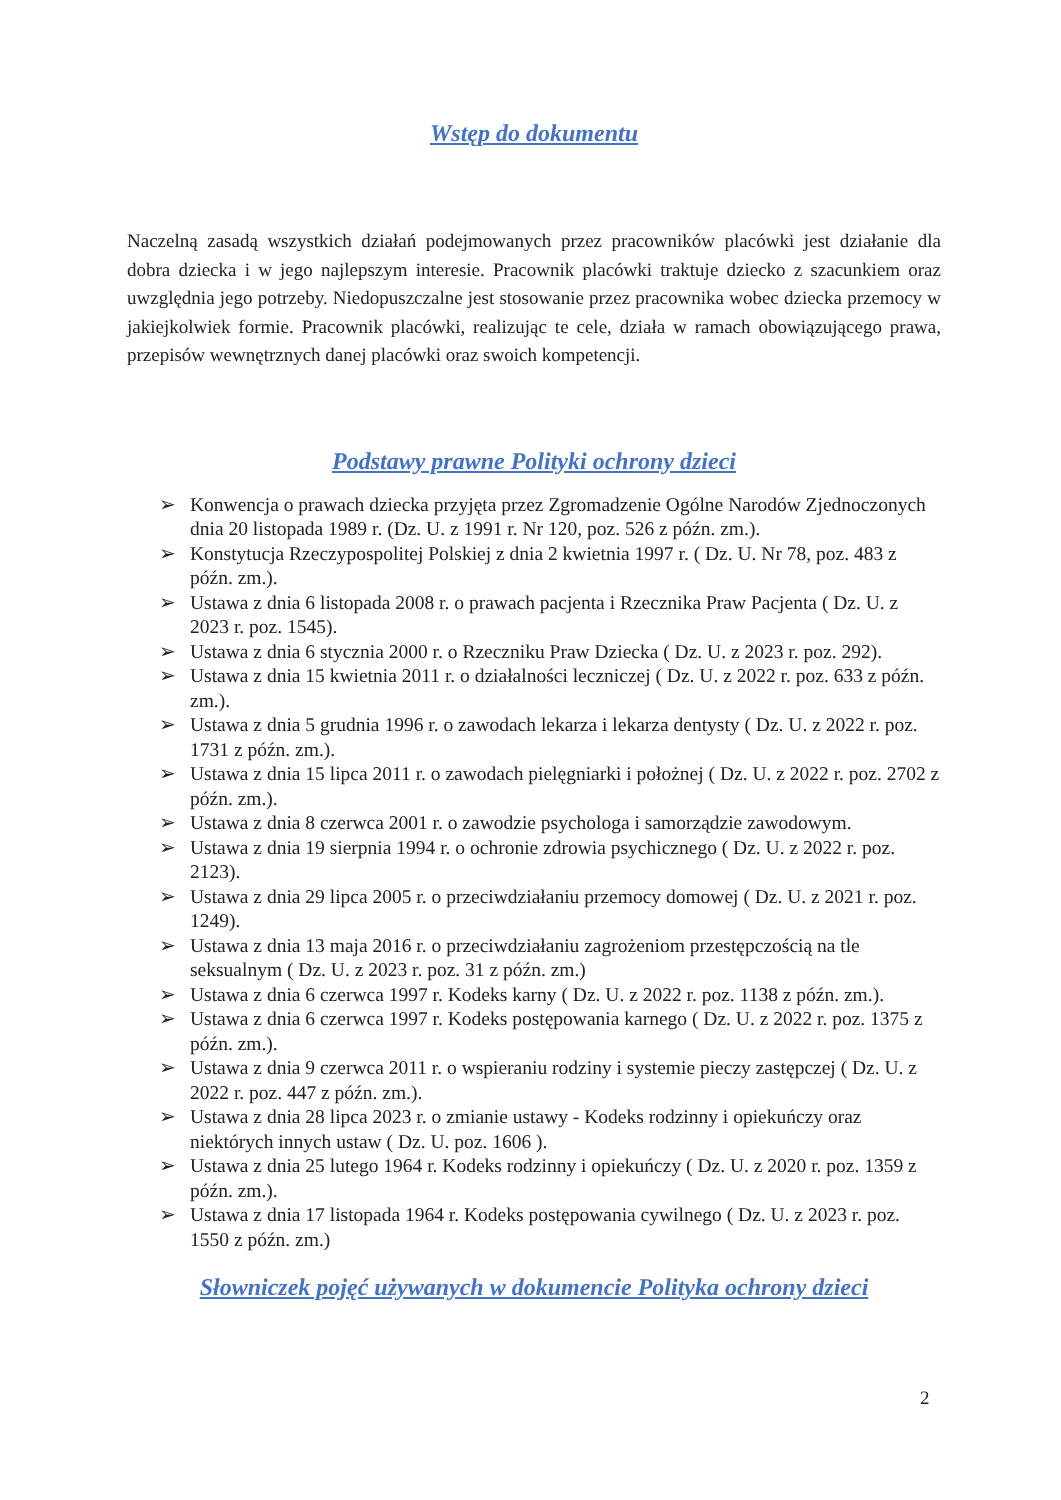Wstęp do dokumentu
Naczelną zasadą wszystkich działań podejmowanych przez pracowników placówki jest działanie dla dobra dziecka i w jego najlepszym interesie. Pracownik placówki traktuje dziecko z szacunkiem oraz uwzględnia jego potrzeby. Niedopuszczalne jest stosowanie przez pracownika wobec dziecka przemocy w jakiejkolwiek formie. Pracownik placówki, realizując te cele, działa w ramach obowiązującego prawa, przepisów wewnętrznych danej placówki oraz swoich kompetencji.
Podstawy prawne Polityki ochrony dzieci
➢ Konwencja o prawach dziecka przyjęta przez Zgromadzenie Ogólne Narodów Zjednoczonych dnia 20 listopada 1989 r. (Dz. U. z 1991 r. Nr 120, poz. 526 z późn. zm.).
➢ Konstytucja Rzeczypospolitej Polskiej z dnia 2 kwietnia 1997 r. ( Dz. U. Nr 78, poz. 483 z późn. zm.).
➢ Ustawa z dnia 6 listopada 2008 r. o prawach pacjenta i Rzecznika Praw Pacjenta ( Dz. U. z 2023 r. poz. 1545).
➢ Ustawa z dnia 6 stycznia 2000 r. o Rzeczniku Praw Dziecka ( Dz. U. z 2023 r. poz. 292).
➢ Ustawa z dnia 15 kwietnia 2011 r. o działalności leczniczej ( Dz. U. z 2022 r. poz. 633 z późn. zm.).
➢ Ustawa z dnia 5 grudnia 1996 r. o zawodach lekarza i lekarza dentysty ( Dz. U. z 2022 r. poz. 1731 z późn. zm.).
➢ Ustawa z dnia 15 lipca 2011 r. o zawodach pielęgniarki i położnej ( Dz. U. z 2022 r. poz. 2702 z późn. zm.).
➢ Ustawa z dnia 8 czerwca 2001 r. o zawodzie psychologa i samorządzie zawodowym.
➢ Ustawa z dnia 19 sierpnia 1994 r. o ochronie zdrowia psychicznego ( Dz. U. z 2022 r. poz. 2123).
➢ Ustawa z dnia 29 lipca 2005 r. o przeciwdziałaniu przemocy domowej ( Dz. U. z 2021 r. poz. 1249).
➢ Ustawa z dnia 13 maja 2016 r. o przeciwdziałaniu zagrożeniom przestępczością na tle seksualnym ( Dz. U. z 2023 r. poz. 31 z późn. zm.)
➢ Ustawa z dnia 6 czerwca 1997 r. Kodeks karny ( Dz. U. z 2022 r. poz. 1138 z późn. zm.).
➢ Ustawa z dnia 6 czerwca 1997 r. Kodeks postępowania karnego ( Dz. U. z 2022 r. poz. 1375 z późn. zm.).
➢ Ustawa z dnia 9 czerwca 2011 r. o wspieraniu rodziny i systemie pieczy zastępczej ( Dz. U. z 2022 r. poz. 447 z późn. zm.).
➢ Ustawa z dnia 28 lipca 2023 r. o zmianie ustawy - Kodeks rodzinny i opiekuńczy oraz niektórych innych ustaw ( Dz. U. poz. 1606 ).
➢ Ustawa z dnia 25 lutego 1964 r. Kodeks rodzinny i opiekuńczy ( Dz. U. z 2020 r. poz. 1359 z późn. zm.).
➢ Ustawa z dnia 17 listopada 1964 r. Kodeks postępowania cywilnego ( Dz. U. z 2023 r. poz. 1550 z późn. zm.)
Słowniczek pojęć używanych w dokumencie Polityka ochrony dzieci
2